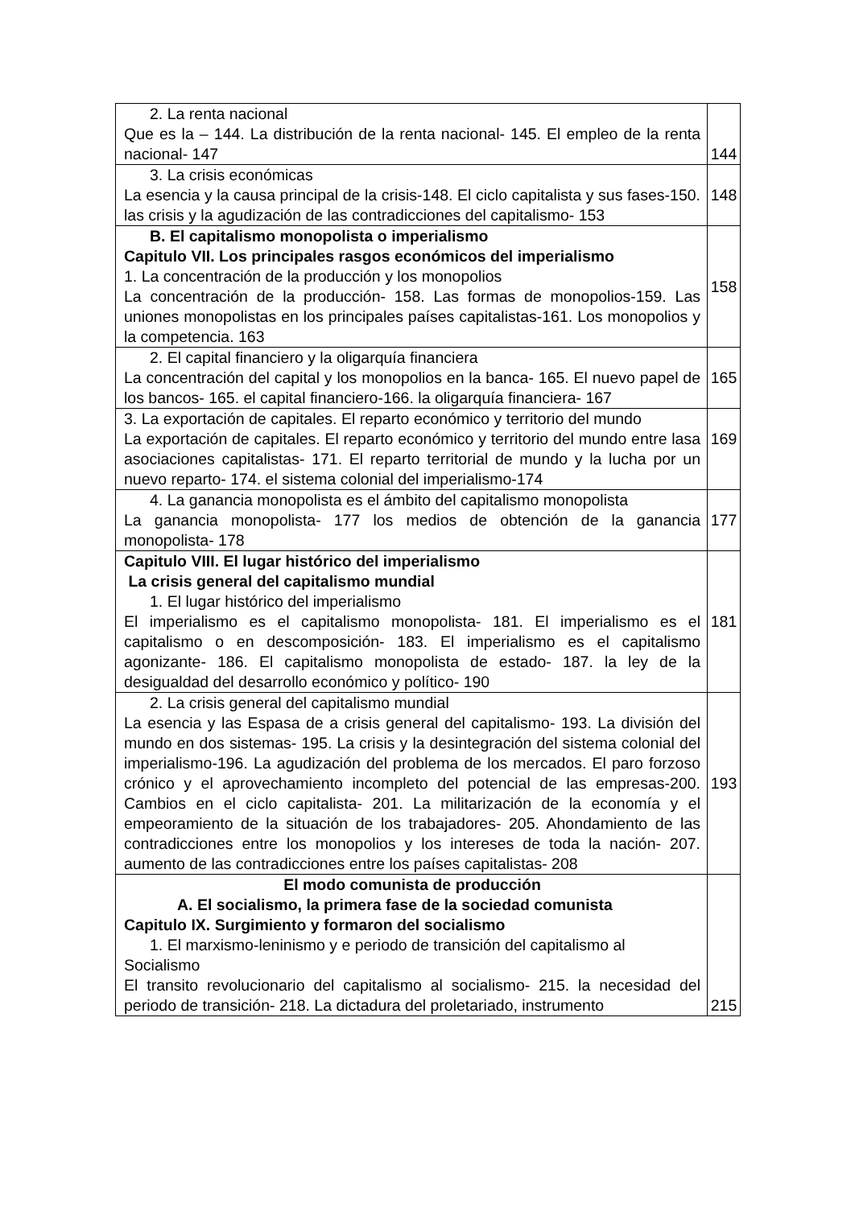| 2. La renta nacional Que es la – 144. La distribución de la renta nacional- 145. El empleo de la renta nacional- 147 | 144 |
| 3. La crisis económicas La esencia y la causa principal de la crisis-148. El ciclo capitalista y sus fases-150. las crisis y la agudización de las contradicciones del capitalismo- 153 | 148 |
| B. El capitalismo monopolista o imperialismo Capitulo VII. Los principales rasgos económicos del imperialismo 1. La concentración de la producción y los monopolios La concentración de la producción- 158. Las formas de monopolios-159. Las uniones monopolistas en los principales países capitalistas-161. Los monopolios y la competencia. 163 | 158 |
| 2. El capital financiero y la oligarquía financiera La concentración del capital y los monopolios en la banca- 165. El nuevo papel de los bancos- 165. el capital financiero-166. la oligarquía financiera- 167 | 165 |
| 3. La exportación de capitales. El reparto económico y territorio del mundo La exportación de capitales. El reparto económico y territorio del mundo entre lasa asociaciones capitalistas- 171. El reparto territorial de mundo y la lucha por un nuevo reparto- 174. el sistema colonial del imperialismo-174 | 169 |
| 4. La ganancia monopolista es el ámbito del capitalismo monopolista La ganancia monopolista- 177 los medios de obtención de la ganancia monopolista- 178 | 177 |
| Capitulo VIII. El lugar histórico del imperialismo La crisis general del capitalismo mundial 1. El lugar histórico del imperialismo El imperialismo es el capitalismo monopolista- 181. El imperialismo es el capitalismo o en descomposición- 183. El imperialismo es el capitalismo agonizante- 186. El capitalismo monopolista de estado- 187. la ley de la desigualdad del desarrollo económico y político- 190 | 181 |
| 2. La crisis general del capitalismo mundial La esencia y las Espasa de a crisis general del capitalismo- 193. La división del mundo en dos sistemas- 195. La crisis y la desintegración del sistema colonial del imperialismo-196. La agudización del problema de los mercados. El paro forzoso crónico y el aprovechamiento incompleto del potencial de las empresas-200. Cambios en el ciclo capitalista- 201. La militarización de la economía y el empeoramiento de la situación de los trabajadores- 205. Ahondamiento de las contradicciones entre los monopolios y los intereses de toda la nación- 207. aumento de las contradicciones entre los países capitalistas- 208 | 193 |
| El modo comunista de producción A. El socialismo, la primera fase de la sociedad comunista Capitulo IX. Surgimiento y formaron del socialismo 1. El marxismo-leninismo y e periodo de transición del capitalismo al Socialismo El transito revolucionario del capitalismo al socialismo- 215. la necesidad del periodo de transición- 218. La dictadura del proletariado, instrumento | 215 |